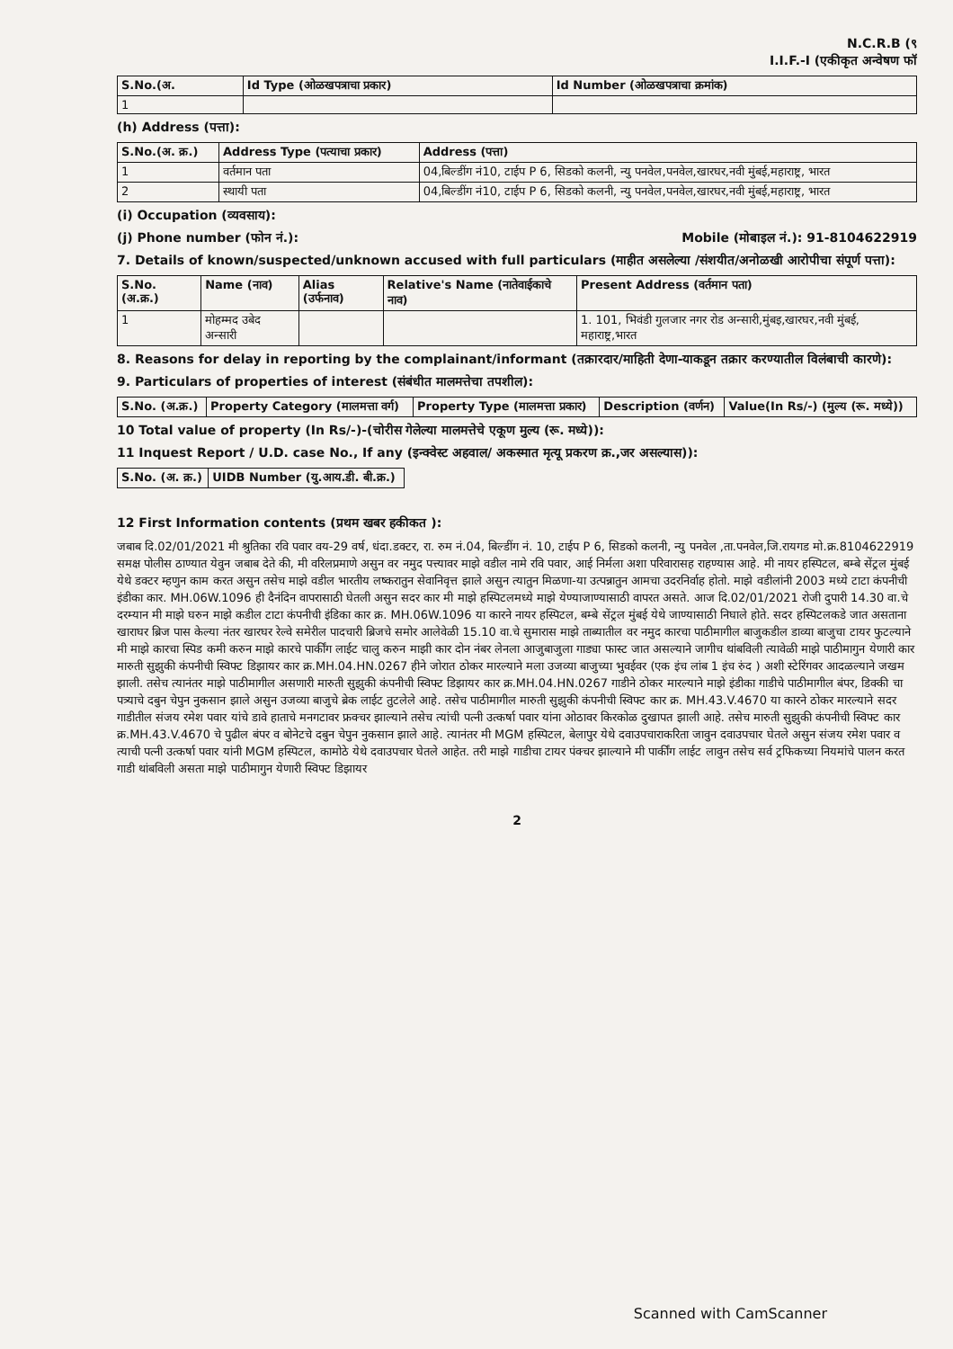N.C.R.B (९
I.I.F.-I (एकीकृत अन्वेषण फॉ
| S.No.(अ. | Id Type (ओळखपत्राचा प्रकार) | Id Number (ओळखपत्राचा क्रमांक) |
| --- | --- | --- |
| 1 | | |
(h) Address (पत्ता):
| S.No.(अ. क्र.) | Address Type (पत्याचा प्रकार) | Address (पत्ता) |
| --- | --- | --- |
| 1 | वर्तमान पता | 04,बिल्डींग नं10, टाईप P 6, सिडको कलनी, न्यु पनवेल,पनवेल,खारघर,नवी मुंबई,महाराष्ट्र, भारत |
| 2 | स्थायी पता | 04,बिल्डींग नं10, टाईप P 6, सिडको कलनी, न्यु पनवेल,पनवेल,खारघर,नवी मुंबई,महाराष्ट्र, भारत |
(i) Occupation (व्यवसाय):
(j) Phone number (फोन नं.): Mobile (मोबाइल नं.): 91-8104622919
7. Details of known/suspected/unknown accused with full particulars (माहीत असलेल्या /संशयीत/अनोळखी आरोपीचा संपूर्ण पत्ता):
| S.No. (अ.क्र.) | Name (नाव) | Alias (उर्फनाव) | Relative's Name (नातेवाईकाचे नाव) | Present Address (वर्तमान पता) |
| --- | --- | --- | --- | --- |
| 1 | मोहम्मद उबेद अन्सारी | | | 1. 101, भिवंडी गुलजार नगर रोड अन्सारी,मुंबइ,खारघर,नवी मुंबई, महाराष्ट्र,भारत |
8. Reasons for delay in reporting by the complainant/informant (तक्रारदार/माहिती देणा-याकडून तक्रार करण्यातील विलंबाची कारणे):
9. Particulars of properties of interest (संबंधीत मालमत्तेचा तपशील):
| S.No. (अ.क्र.) | Property Category (मालमत्ता वर्ग) | Property Type (मालमत्ता प्रकार) | Description (वर्णन) | Value(In Rs/-) (मुल्य (रू. मध्ये)) |
| --- | --- | --- | --- | --- |
10 Total value of property (In Rs/-)-(चोरीस गेलेल्या मालमत्तेचे एकूण मुल्य (रू. मध्ये)):
11 Inquest Report / U.D. case No., If any (इन्क्वेस्ट अहवाल/ अकस्मात मृत्यू प्रकरण क्र.,जर असल्यास)):
| S.No. (अ. क्र.) | UIDB Number (यु.आय.डी. बी.क्र.) |
| --- | --- |
12 First Information contents (प्रथम खबर हकीकत ):
जबाब दि.02/01/2021 मी श्रुतिका रवि पवार वय-29 वर्ष, धंदा.डक्टर, रा. रुम नं.04, बिल्डींग नं. 10, टाईप P 6, सिडको कलनी, न्यु पनवेल ,ता.पनवेल,जि.रायगड मो.क्र.8104622919 समक्ष पोलीस ठाण्यात येवुन जबाब देते की, मी वरिलप्रमाणे असुन वर नमुद पत्त्यावर माझे वडील नामे रवि पवार, आई निर्मला अशा परिवारासह राहण्यास आहे. मी नायर हस्पिटल, बम्बे सेंट्रल मुंबई येथे डक्टर म्हणुन काम करत असुन तसेच माझे वडील भारतीय लष्करातुन सेवानिवृत्त झाले असुन त्यातुन मिळणा-या उत्पन्नातुन आमचा उदरनिर्वाह होतो. माझे वडीलांनी 2003 मध्ये टाटा कंपनीची इंडीका कार. MH.06W.1096 ही दैनंदिन वापरासाठी घेतली असुन सदर कार मी माझे हस्पिटलमध्ये माझे येण्याजाण्यासाठी वापरत असते. आज दि.02/01/2021 रोजी दुपारी 14.30 वा.चे दरम्यान मी माझे घरुन माझे कडील टाटा कंपनीची इंडिका कार क्र. MH.06W.1096 या कारने नायर हस्पिटल, बम्बे सेंट्रल मुंबई येथे जाण्यासाठी निघाले होते. सदर हस्पिटलकडे जात असताना खाराघर ब्रिज पास केल्या नंतर खारघर रेल्वे समेरील पादचारी ब्रिजचे समोर आलेवेळी 15.10 वा.चे सुमारास माझे ताब्यातील वर नमुद कारचा पाठीमागील बाजुकडील डाव्या बाजुचा टायर फुटल्याने मी माझे कारचा स्पिड कमी करुन माझे कारचे पार्कींग लाईट चालु करुन माझी कार दोन नंबर लेनला आजुबाजुला गाड्या फास्ट जात असल्याने जागीच थांबविली त्यावेळी माझे पाठीमागुन येणारी कार मारुती सुझुकी कंपनीची स्विफ्ट डिझायर कार क्र.MH.04.HN.0267 हीने जोरात ठोकर मारल्याने मला उजव्या बाजुच्या भुवईवर (एक इंच लांब 1 इंच रुंद ) अशी स्टेरिंगवर आदळल्याने जखम झाली. तसेच त्यानंतर माझे पाठीमागील असणारी मारुती सुझुकी कंपनीची स्विफ्ट डिझायर कार क्र.MH.04.HN.0267 गाडीने ठोकर मारल्याने माझे इंडीका गाडीचे पाठीमागील बंपर, डिक्की चा पत्र्याचे दबुन चेपुन नुकसान झाले असुन उजव्या बाजुचे ब्रेक लाईट तुटलेले आहे. तसेच पाठीमागील मारुती सुझुकी कंपनीची स्विफ्ट कार क्र. MH.43.V.4670 या कारने ठोकर मारल्याने सदर गाडीतील संजय रमेश पवार यांचे डावे हाताचे मनगटावर फ्रक्चर झाल्याने तसेच त्यांची पत्नी उत्कर्षा पवार यांना ओठावर किरकोळ दुखापत झाली आहे. तसेच मारुती सुझुकी कंपनीची स्विफ्ट कार क्र.MH.43.V.4670 चे पुढील बंपर व बोनेटचे दबुन चेपुन नुकसान झाले आहे. त्यानंतर मी MGM हस्पिटल, बेलापुर येथे दवाउपचाराकरिता जावुन दवाउपचार घेतले असुन संजय रमेश पवार व त्याची पत्नी उत्कर्षा पवार यांनी MGM हस्पिटल, कामोठे येथे दवाउपचार घेतले आहेत. तरी माझे गाडीचा टायर पंक्चर झाल्याने मी पार्कींग लाईट लावुन तसेच सर्व ट्रफिकच्या नियमांचे पालन करत गाडी थांबविली असता माझे पाठीमागुन येणारी स्विफ्ट डिझायर
2
Scanned with CamScanner